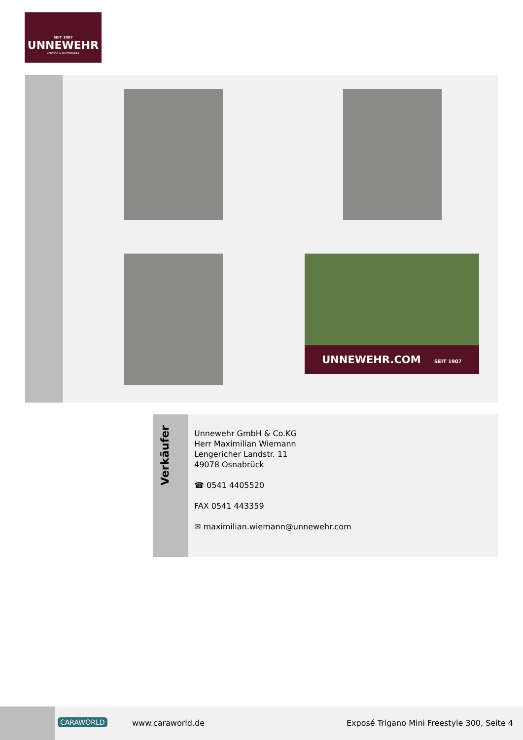SEIT 1907
UNNEWEHR
CARAVAN & WOHNMOBILE
UNNEWEHR.COM SEIT 1907
Verkäufer
Unnewehr GmbH & Co.KG
Herr Maximilian Wiemann
Lengericher Landstr. 11
49078 Osnabrück
☎ 0541 4405520
FAX 0541 443359
✉ maximilian.wiemann@unnewehr.com
CARAWORLD www.caraworld.de
Exposé Trigano Mini Freestyle 300, Seite 4